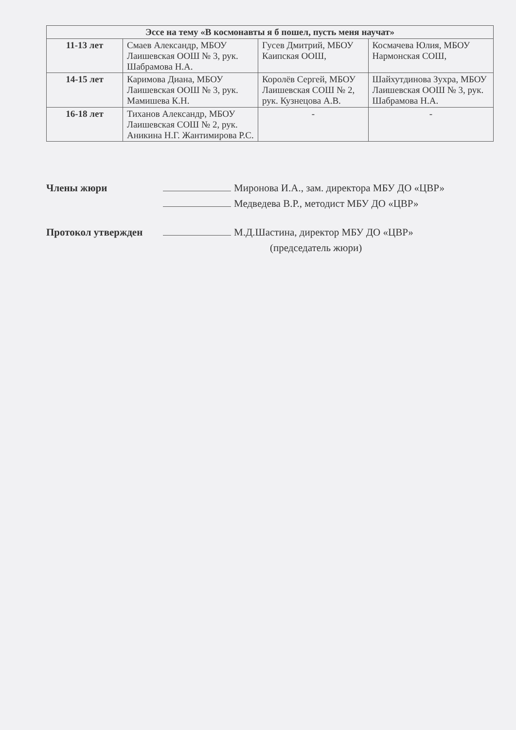| Эссе на тему «В космонавты я б пошел, пусть меня научат» | | | |
| --- | --- | --- | --- |
| 11-13 лет | Смаев Александр, МБОУ Лаишевская ООШ № 3, рук. Шабрамова Н.А. | Гусев Дмитрий, МБОУ Каипская ООШ, | Космачева Юлия, МБОУ Нармонская СОШ, |
| 14-15 лет | Каримова Диана, МБОУ Лаишевская ООШ № 3, рук. Мамишева К.Н. | Королёв Сергей, МБОУ Лаишевская СОШ № 2, рук. Кузнецова А.В. | Шайхутдинова Зухра, МБОУ Лаишевская ООШ № 3, рук. Шабрамова Н.А. |
| 16-18 лет | Тиханов Александр, МБОУ Лаишевская СОШ № 2, рук. Аникина Н.Г. Жантимирова Р.С. | - | - |
Члены жюри Миронова И.А., зам. директора МБУ ДО «ЦВР»
Медведева В.Р., методист МБУ ДО «ЦВР»
Протокол утвержден М.Д.Шастина, директор МБУ ДО «ЦВР»
(председатель жюри)